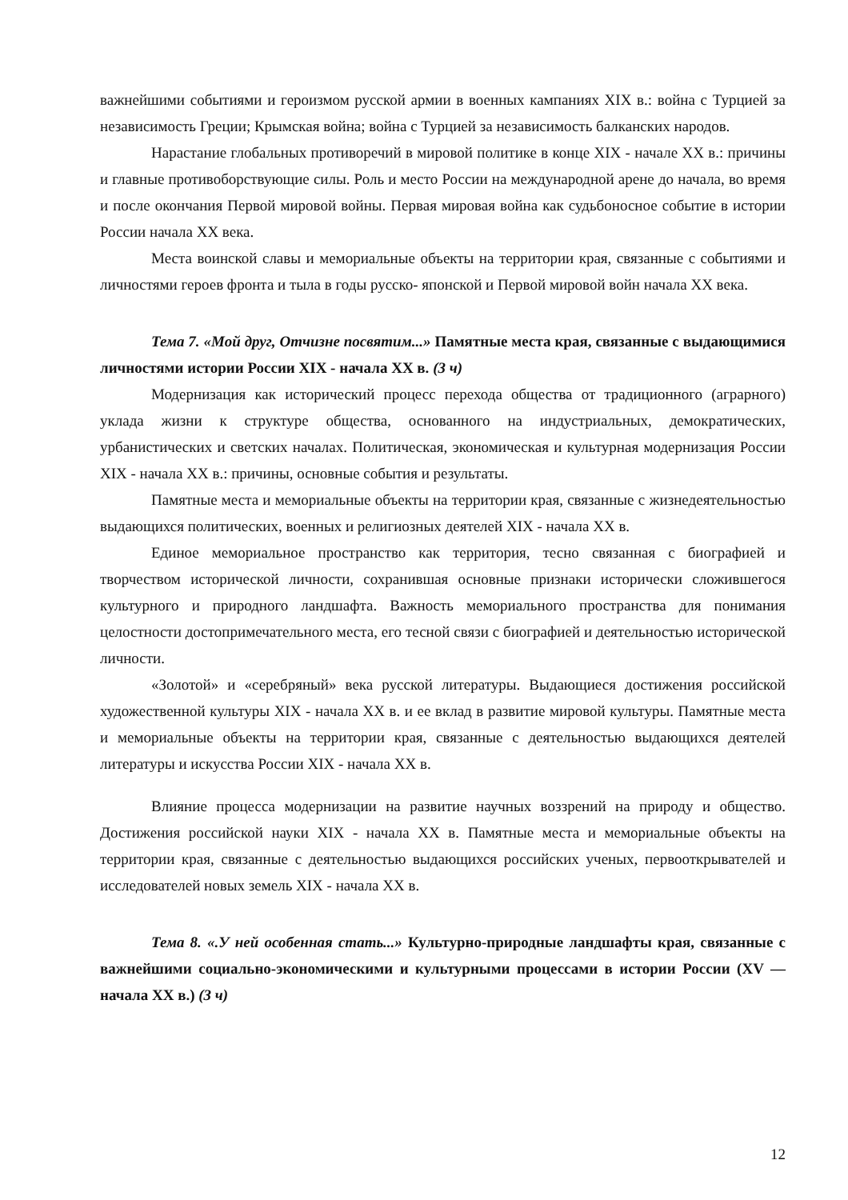важнейшими событиями и героизмом русской армии в военных кампаниях XIX в.: война с Турцией за независимость Греции; Крымская война; война с Турцией за независимость балканских народов.
Нарастание глобальных противоречий в мировой политике в конце XIX - начале XX в.: причины и главные противоборствующие силы. Роль и место России на международной арене до начала, во время и после окончания Первой мировой войны. Первая мировая война как судьбоносное событие в истории России начала XX века.
Места воинской славы и мемориальные объекты на территории края, связанные с событиями и личностями героев фронта и тыла в годы русско- японской и Первой мировой войн начала XX века.
Тема 7. «Мой друг, Отчизне посвятим...» Памятные места края, связанные с выдающимися личностями истории России XIX - начала XX в. (3 ч)
Модернизация как исторический процесс перехода общества от традиционного (аграрного) уклада жизни к структуре общества, основанного на индустриальных, демократических, урбанистических и светских началах. Политическая, экономическая и культурная модернизация России XIX - начала XX в.: причины, основные события и результаты.
Памятные места и мемориальные объекты на территории края, связанные с жизнедеятельностью выдающихся политических, военных и религиозных деятелей XIX - начала XX в.
Единое мемориальное пространство как территория, тесно связанная с биографией и творчеством исторической личности, сохранившая основные признаки исторически сложившегося культурного и природного ландшафта. Важность мемориального пространства для понимания целостности достопримечательного места, его тесной связи с биографией и деятельностью исторической личности.
«Золотой» и «серебряный» века русской литературы. Выдающиеся достижения российской художественной культуры XIX - начала XX в. и ее вклад в развитие мировой культуры. Памятные места и мемориальные объекты на территории края, связанные с деятельностью выдающихся деятелей литературы и искусства России XIX - начала XX в.
Влияние процесса модернизации на развитие научных воззрений на природу и общество. Достижения российской науки XIX - начала XX в. Памятные места и мемориальные объекты на территории края, связанные с деятельностью выдающихся российских ученых, первооткрывателей и исследователей новых земель XIX - начала XX в.
Тема 8. «.У ней особенная стать...» Культурно-природные ландшафты края, связанные с важнейшими социально-экономическими и культурными процессами в истории России (XV — начала XX в.) (3 ч)
12